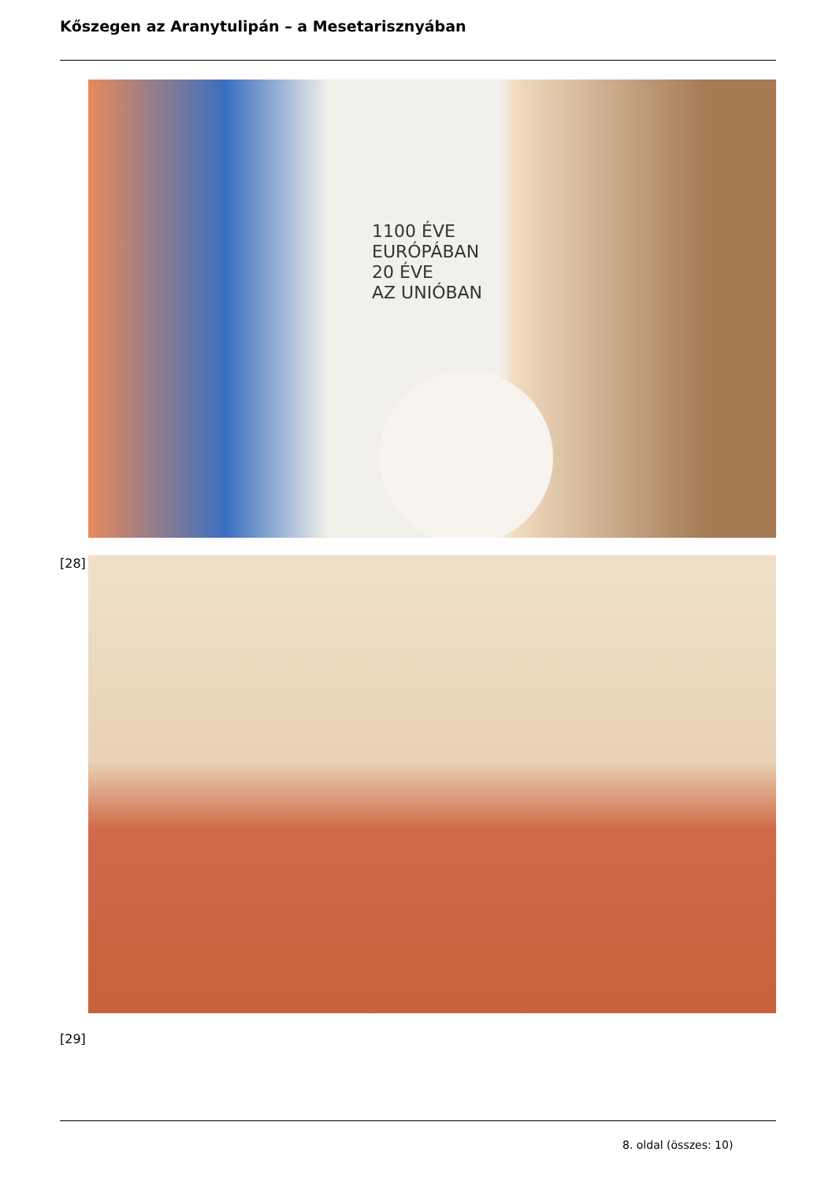Kőszegen az Aranytulipán – a Mesetarisznyában
1100 ÉVE
EURÓPÁBAN
20 ÉVE
AZ UNIÓBAN
[28]
[29]
8. oldal (összes: 10)